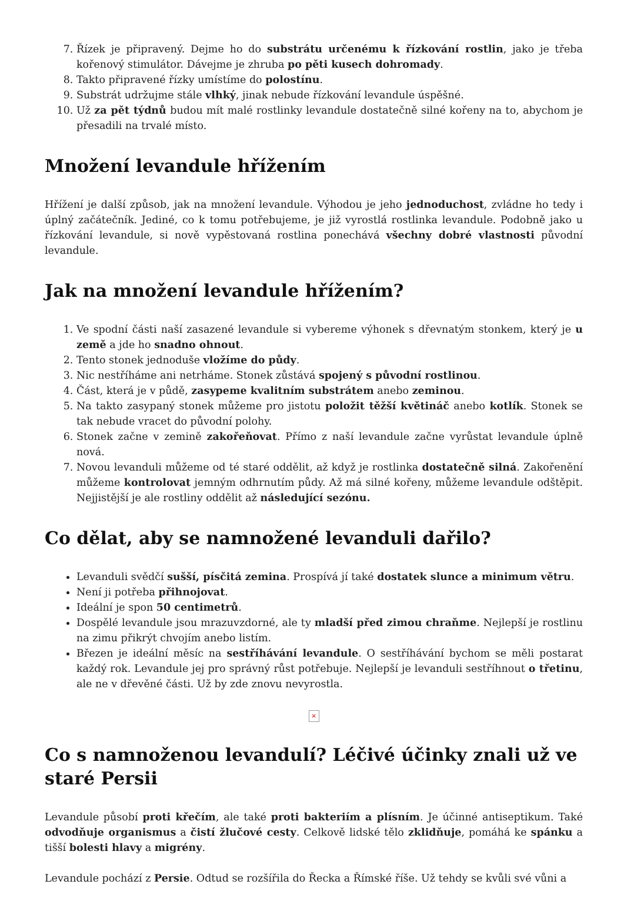7. Řízek je připravený. Dejme ho do substrátu určenému k řízkování rostlin, jako je třeba kořenový stimulátor. Dávejme je zhruba po pěti kusech dohromady.
8. Takto připravené řízky umístíme do polostínu.
9. Substrát udržujme stále vlhký, jinak nebude řízkování levandule úspěšné.
10. Už za pět týdnů budou mít malé rostlinky levandule dostatečně silné kořeny na to, abychom je přesadili na trvalé místo.
Množení levandule hřížením
Hřížení je další způsob, jak na množení levandule. Výhodou je jeho jednoduchost, zvládne ho tedy i úplný začátečník. Jediné, co k tomu potřebujeme, je již vyrostlá rostlinka levandule. Podobně jako u řízkování levandule, si nově vypěstovaná rostlina ponechává všechny dobré vlastnosti původní levandule.
Jak na množení levandule hřížením?
1. Ve spodní části naší zasazené levandule si vybereme výhonek s dřevnatým stonkem, který je u země a jde ho snadno ohnout.
2. Tento stonek jednoduše vložíme do půdy.
3. Nic nestříháme ani netrháme. Stonek zůstává spojený s původní rostlinou.
4. Část, která je v půdě, zasypeme kvalitním substrátem anebo zeminou.
5. Na takto zasypaný stonek můžeme pro jistotu položit těžší květináč anebo kotlík. Stonek se tak nebude vracet do původní polohy.
6. Stonek začne v zemině zakořeňovat. Přímo z naší levandule začne vyrůstat levandule úplně nová.
7. Novou levanduli můžeme od té staré oddělit, až když je rostlinka dostatečně silná. Zakořenění můžeme kontrolovat jemným odhrnutím půdy. Až má silné kořeny, můžeme levandule odštěpit. Nejjistější je ale rostliny oddělit až následující sezónu.
Co dělat, aby se namnožené levanduli dařilo?
Levanduli svědčí sušší, písčitá zemina. Prospívá jí také dostatek slunce a minimum větru.
Není ji potřeba přihnojovat.
Ideální je spon 50 centimetrů.
Dospělé levandule jsou mrazuvzdorné, ale ty mladší před zimou chraňme. Nejlepší je rostlinu na zimu přikrýt chvojím anebo listím.
Březen je ideální měsíc na sestříhávání levandule. O sestříhávání bychom se měli postarat každý rok. Levandule jej pro správný růst potřebuje. Nejlepší je levanduli sestříhnout o třetinu, ale ne v dřevěné části. Už by zde znovu nevyrostla.
×
Co s namnoženou levandulí? Léčivé účinky znali už ve staré Persii
Levandule působí proti křečím, ale také proti bakteriím a plísním. Je účinné antiseptikum. Také odvodňuje organismus a čistí žlučové cesty. Celkově lidské tělo zklidňuje, pomáhá ke spánku a tišší bolesti hlavy a migrény.
Levandule pochází z Persie. Odtud se rozšířila do Řecka a Římské říše. Už tehdy se kvůli své vůni a